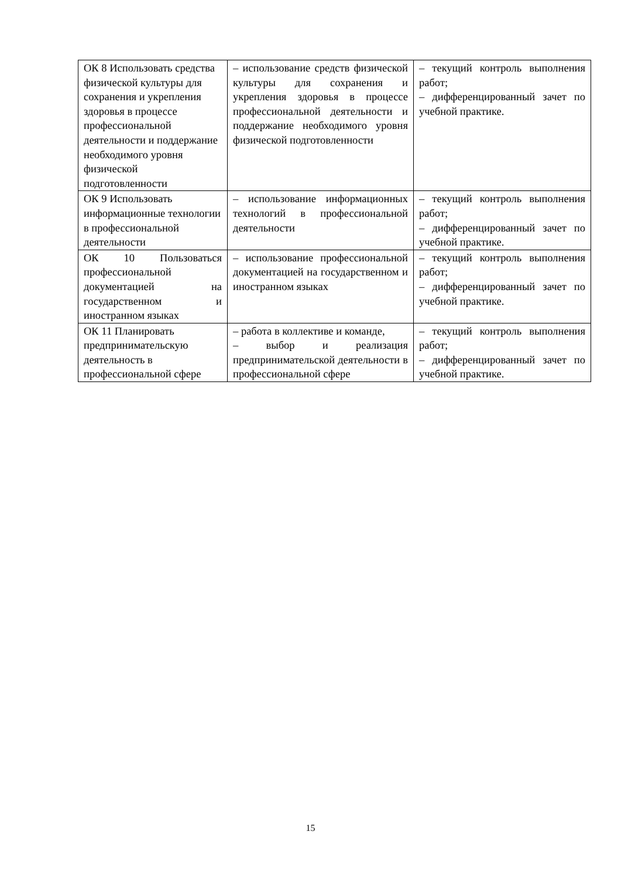| ОК 8 Использовать средства физической культуры для сохранения и укрепления здоровья в процессе профессиональной деятельности и поддержание необходимого уровня физической подготовленности | – использование средств физической культуры для сохранения и укрепления здоровья в процессе профессиональной деятельности и поддержание необходимого уровня физической подготовленности | – текущий контроль выполнения работ; – дифференцированный зачет по учебной практике. |
| ОК 9 Использовать информационные технологии в профессиональной деятельности | – использование информационных технологий в профессиональной деятельности | – текущий контроль выполнения работ; – дифференцированный зачет по учебной практике. |
| ОК 10 Пользоваться профессиональной документацией на государственном и иностранном языках | – использование профессиональной документацией на государственном и иностранном языках | – текущий контроль выполнения работ; – дифференцированный зачет по учебной практике. |
| ОК 11 Планировать предпринимательскую деятельность в профессиональной сфере | – работа в коллективе и команде, – выбор и реализация предпринимательской деятельности в профессиональной сфере | – текущий контроль выполнения работ; – дифференцированный зачет по учебной практике. |
15